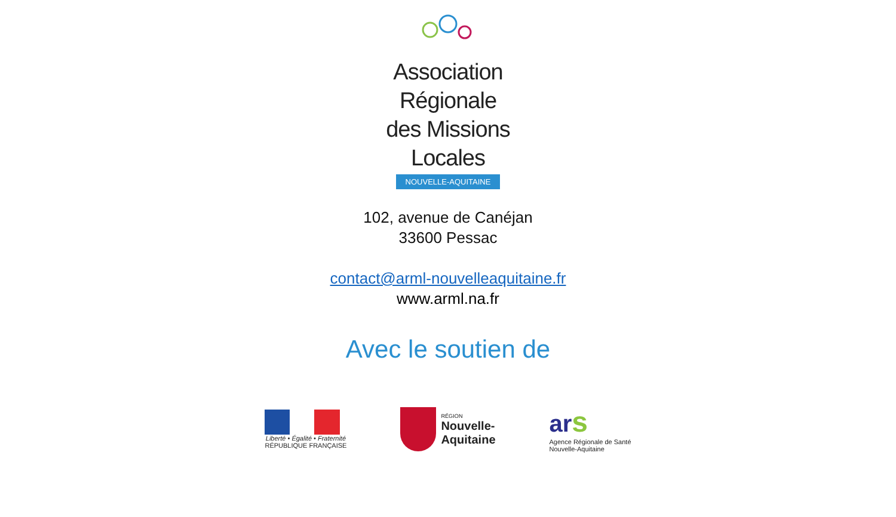Association Régionale
des Missions Locales
NOUVELLE-AQUITAINE
102, avenue de Canéjan
33600 Pessac
contact@arml-nouvelleaquitaine.fr
www.arml.na.fr
Avec le soutien de
Liberté • Égalité • Fraternité
RÉPUBLIQUE FRANÇAISE
RÉGION
Nouvelle-
Aquitaine
ar s
Agence Régionale de Santé
Nouvelle-Aquitaine